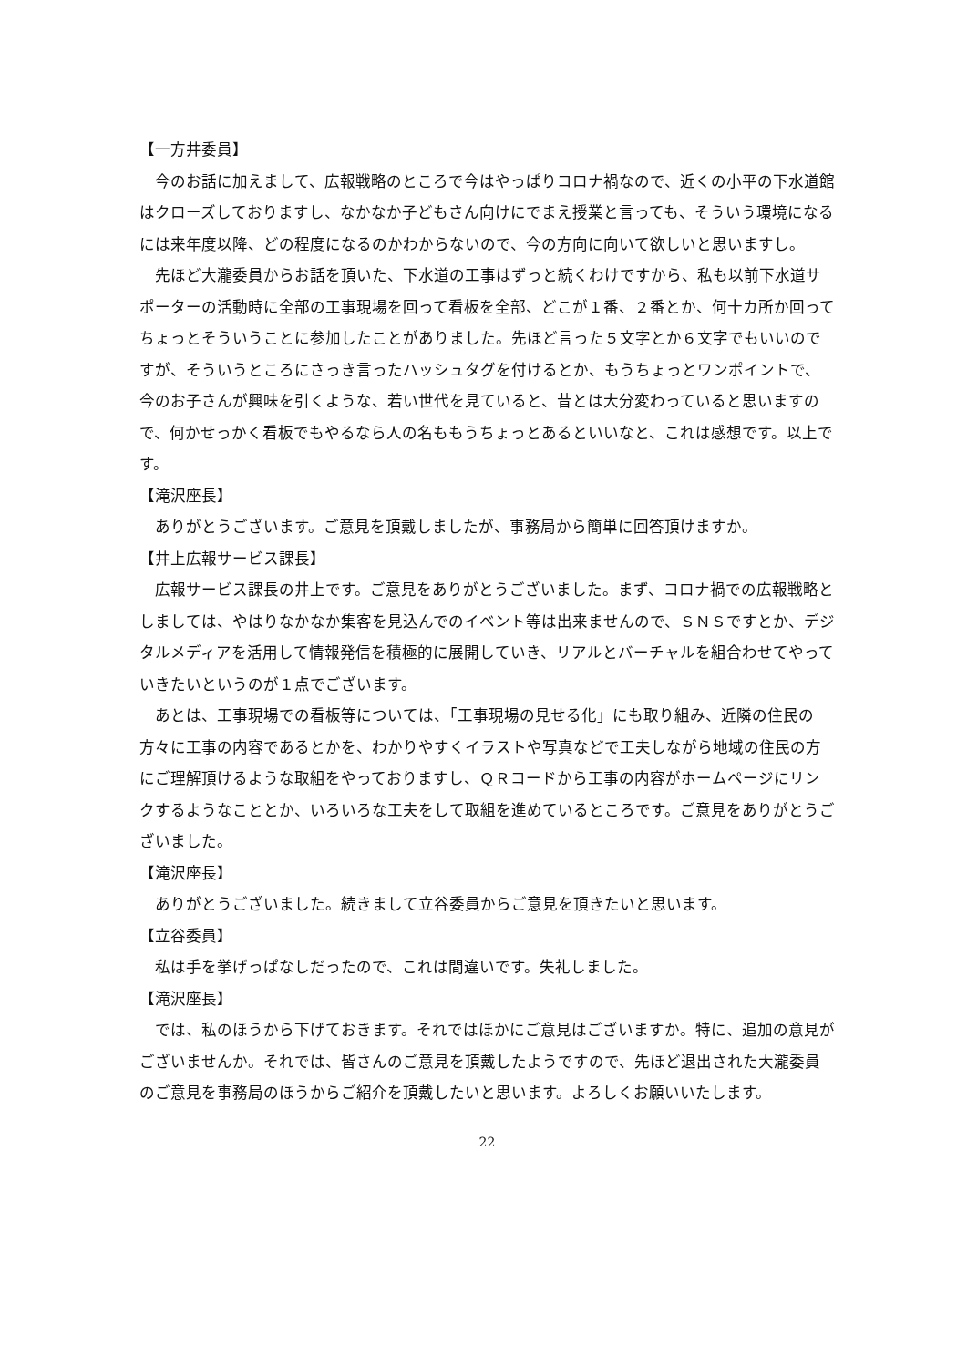【一方井委員】
今のお話に加えまして、広報戦略のところで今はやっぱりコロナ禍なので、近くの小平の下水道館はクローズしておりますし、なかなか子どもさん向けにでまえ授業と言っても、そういう環境になるには来年度以降、どの程度になるのかわからないので、今の方向に向いて欲しいと思いますし。
先ほど大瀧委員からお話を頂いた、下水道の工事はずっと続くわけですから、私も以前下水道サポーターの活動時に全部の工事現場を回って看板を全部、どこが１番、２番とか、何十カ所か回ってちょっとそういうことに参加したことがありました。先ほど言った５文字とか６文字でもいいのですが、そういうところにさっき言ったハッシュタグを付けるとか、もうちょっとワンポイントで、今のお子さんが興味を引くような、若い世代を見ていると、昔とは大分変わっていると思いますので、何かせっかく看板でもやるなら人の名ももうちょっとあるといいなと、これは感想です。以上です。
【滝沢座長】
ありがとうございます。ご意見を頂戴しましたが、事務局から簡単に回答頂けますか。
【井上広報サービス課長】
広報サービス課長の井上です。ご意見をありがとうございました。まず、コロナ禍での広報戦略としましては、やはりなかなか集客を見込んでのイベント等は出来ませんので、ＳＮＳですとか、デジタルメディアを活用して情報発信を積極的に展開していき、リアルとバーチャルを組合わせてやっていきたいというのが１点でございます。
あとは、工事現場での看板等については、「工事現場の見せる化」にも取り組み、近隣の住民の方々に工事の内容であるとかを、わかりやすくイラストや写真などで工夫しながら地域の住民の方にご理解頂けるような取組をやっておりますし、ＱＲコードから工事の内容がホームページにリンクするようなこととか、いろいろな工夫をして取組を進めているところです。ご意見をありがとうございました。
【滝沢座長】
ありがとうございました。続きまして立谷委員からご意見を頂きたいと思います。
【立谷委員】
私は手を挙げっぱなしだったので、これは間違いです。失礼しました。
【滝沢座長】
では、私のほうから下げておきます。それではほかにご意見はございますか。特に、追加の意見がございませんか。それでは、皆さんのご意見を頂戴したようですので、先ほど退出された大瀧委員のご意見を事務局のほうからご紹介を頂戴したいと思います。よろしくお願いいたします。
22